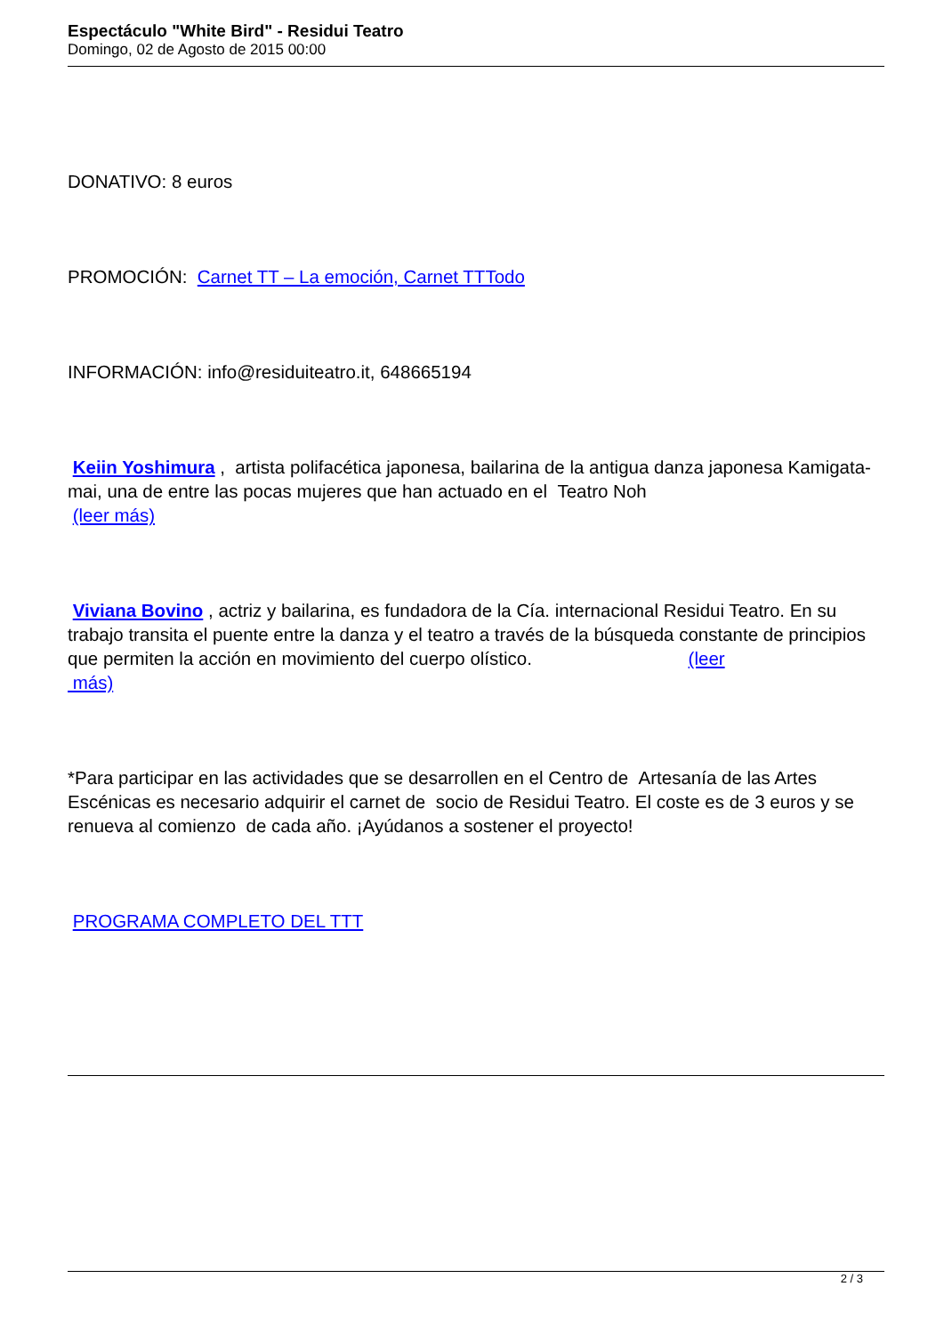Espectáculo "White Bird" - Residui Teatro
Domingo, 02 de Agosto de 2015 00:00
DONATIVO: 8 euros
PROMOCIÓN: Carnet TT – La emoción, Carnet TTTodo
INFORMACIÓN: info@residuiteatro.it, 648665194
Keiin Yoshimura , artista polifacética japonesa, bailarina de la antigua danza japonesa Kamigata-mai, una de entre las pocas mujeres que han actuado en el Teatro Noh
(leer más)
Viviana Bovino , actriz y bailarina, es fundadora de la Cía. internacional Residui Teatro. En su trabajo transita el puente entre la danza y el teatro a través de la búsqueda constante de principios que permiten la acción en movimiento del cuerpo olístico. (leer
más)
*Para participar en las actividades que se desarrollen en el Centro de Artesanía de las Artes Escénicas es necesario adquirir el carnet de socio de Residui Teatro. El coste es de 3 euros y se renueva al comienzo de cada año. ¡Ayúdanos a sostener el proyecto!
PROGRAMA COMPLETO DEL TTT
2 / 3